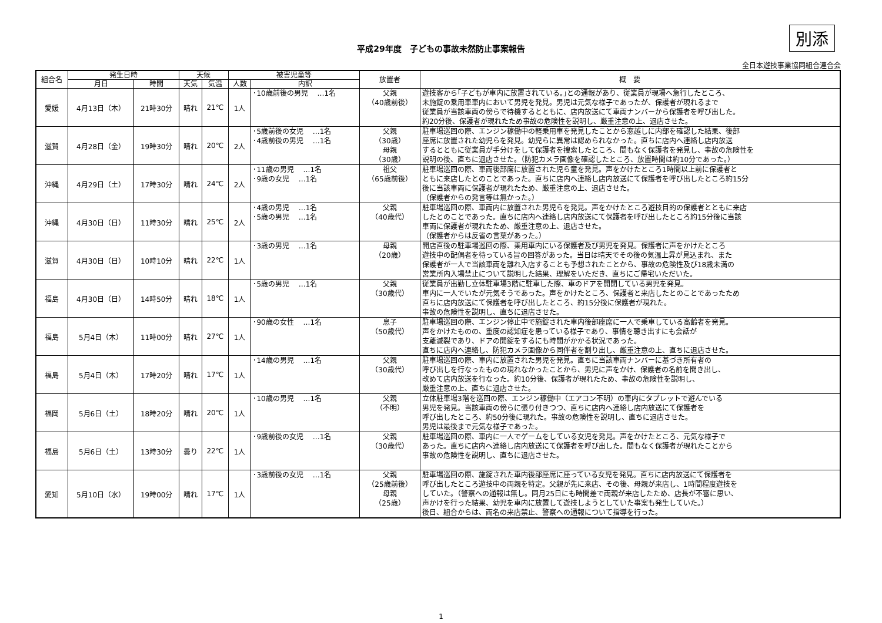別添
平成29年度　子どもの事故未然防止事案報告
全日本遊技事業協同組合連合会
| 組合名 | 発生日時 | | 天候 | | 被害児童等 | | 放置者 | 概 要 |
| --- | --- | --- | --- | --- | --- | --- | --- | --- |
| | 月日 | 時間 | 天気 | 気温 | 人数 | 内訳 | | |
| 愛媛 | 4月13日（木） | 21時30分 | 晴れ | 21℃ | 1人 | ･10歳前後の男児 …1名 | 父親 （40歳前後） | 遊技客から｢子どもが車内に放置されている。｣との通報があり、従業員が現場へ急行したところ、 未施錠の乗用車車内において男児を発見。男児は元気な様子であったが、保護者が現れるまで 従業員が当該車両の傍らで待機するとともに、店内放送にて車両ナンバーから保護者を呼び出した。 約20分後、保護者が現れたため事故の危険性を説明し、厳重注意の上、退店させた。 |
| 滋賀 | 4月28日（金） | 19時30分 | 晴れ | 20℃ | 2人 | ･5歳前後の女児 …1名 ･4歳前後の男児 …1名 | 父親 （30歳） 母親 （30歳） | 駐車場巡回の際、エンジン稼働中の軽乗用車を発見したことから窓越しに内部を確認した結果、後部 座席に放置された幼児らを発見。幼児らに異常は認められなかった。直ちに店内へ連絡し店内放送 するとともに従業員が手分けをして保護者を捜索したところ、間もなく保護者を発見し、事故の危険性を 説明の後、直ちに退店させた。（防犯カメラ画像を確認したところ、放置時間は約10分であった。） |
| 沖縄 | 4月29日（土） | 17時30分 | 晴れ | 24℃ | 2人 | ･11歳の男児 …1名 ･9歳の女児 …1名 | 祖父 （65歳前後） | 駐車場巡回の際、車両後部席に放置された児ら童を発見。声をかけたところ1時間以上前に保護者と ともに来店したとのことであった。直ちに店内へ連絡し店内放送にて保護者を呼び出したところ約15分 後に当該車両に保護者が現れたため、厳重注意の上、退店させた。 （保護者からの発言等は無かった。） |
| 沖縄 | 4月30日（日） | 11時30分 | 晴れ | 25℃ | 2人 | ･4歳の男児 …1名 ･5歳の男児 …1名 | 父親 （40歳代） | 駐車場巡回の際、車両内に放置された男児らを発見。声をかけたところ遊技目的の保護者とともに来店 したとのことであった。直ちに店内へ連絡し店内放送にて保護者を呼び出したところ約15分後に当該 車両に保護者が現れたため、厳重注意の上、退店させた。 （保護者からは反省の言葉があった。） |
| 滋賀 | 4月30日（日） | 10時10分 | 晴れ | 22℃ | 1人 | ･3歳の男児 …1名 | 母親 （20歳） | 開店直後の駐車場巡回の際、乗用車内にいる保護者及び男児を発見。保護者に声をかけたところ 遊技中の配偶者を待っている旨の回答があった。当日は晴天でその後の気温上昇が見込まれ、また 保護者が一人で当該車両を離れ入店することも予想されたことから、事故の危険性及び18歳未満の 営業所内入場禁止について説明した結果、理解をいただき、直ちにご帰宅いただいた。 |
| 福島 | 4月30日（日） | 14時50分 | 晴れ | 18℃ | 1人 | ･5歳の男児 …1名 | 父親 （30歳代） | 従業員が出勤し立体駐車場3階に駐車した際、車のドアを開閉している男児を発見。 車内に一人でいたが元気そうであった。声をかけたところ、保護者と来店したとのことであったため 直ちに店内放送にて保護者を呼び出したところ、約15分後に保護者が現れた。 事故の危険性を説明し、直ちに退店させた。 |
| 福島 | 5月4日（木） | 11時00分 | 晴れ | 27℃ | 1人 | ･90歳の女性 …1名 | 息子 （50歳代） | 駐車場巡回の際、エンジン停止中で施錠された車内後部座席に一人で乗車している高齢者を発見。 声をかけたものの、重度の認知症を患っている様子であり、事情を聴き出すにも会話が 支離滅裂であり、ドアの開錠をするにも時間がかかる状況であった。 直ちに店内へ連絡し、防犯カメラ画像から同伴者を割り出し、厳重注意の上、直ちに退店させた。 |
| 福島 | 5月4日（木） | 17時20分 | 晴れ | 17℃ | 1人 | ･14歳の男児 …1名 | 父親 （30歳代） | 駐車場巡回の際、車内に放置された男児を発見。直ちに当該車両ナンバーに基づき所有者の 呼び出しを行なったものの現れなかったことから、男児に声をかけ、保護者の名前を聞き出し、 改めて店内放送を行なった。約10分後、保護者が現れたため、事故の危険性を説明し、 厳重注意の上、直ちに退店させた。 |
| 福岡 | 5月6日（土） | 18時20分 | 晴れ | 20℃ | 1人 | ･10歳の男児 …1名 | 父親 （不明） | 立体駐車場3階を巡回の際、エンジン稼働中（エアコン不明）の車内にタブレットで遊んでいる 男児を発見。当該車両の傍らに張り付きつつ、直ちに店内へ連絡し店内放送にて保護者を 呼び出したところ、約50分後に現れた。事故の危険性を説明し、直ちに退店させた。 男児は最後まで元気な様子であった。 |
| 福島 | 5月6日（土） | 13時30分 | 曇り | 22℃ | 1人 | ･9歳前後の女児 …1名 | 父親 （30歳代） | 駐車場巡回の際、車内に一人でゲームをしている女児を発見。声をかけたところ、元気な様子で あった。直ちに店内へ連絡し店内放送にて保護者を呼び出した。間もなく保護者が現れたことから 事故の危険性を説明し、直ちに退店させた。 |
| 愛知 | 5月10日（水） | 19時00分 | 晴れ | 17℃ | 1人 | ･3歳前後の女児 …1名 | 父親 （25歳前後） 母親 （25歳） | 駐車場巡回の際、施錠された車内後部座席に座っている女児を発見。直ちに店内放送にて保護者を 呼び出したところ遊技中の両親を特定。父親が先に来店、その後、母親が来店し、1時間程度遊技を していた。（警察への通報は無し。同月25日にも時間差で両親が来店したため、店長が不審に思い、 声かけを行った結果、幼児を車内に放置して遊技しようとしていた事案も発生していた。） 後日、組合からは、両名の来店禁止、警察への通報について指導を行った。 |
1